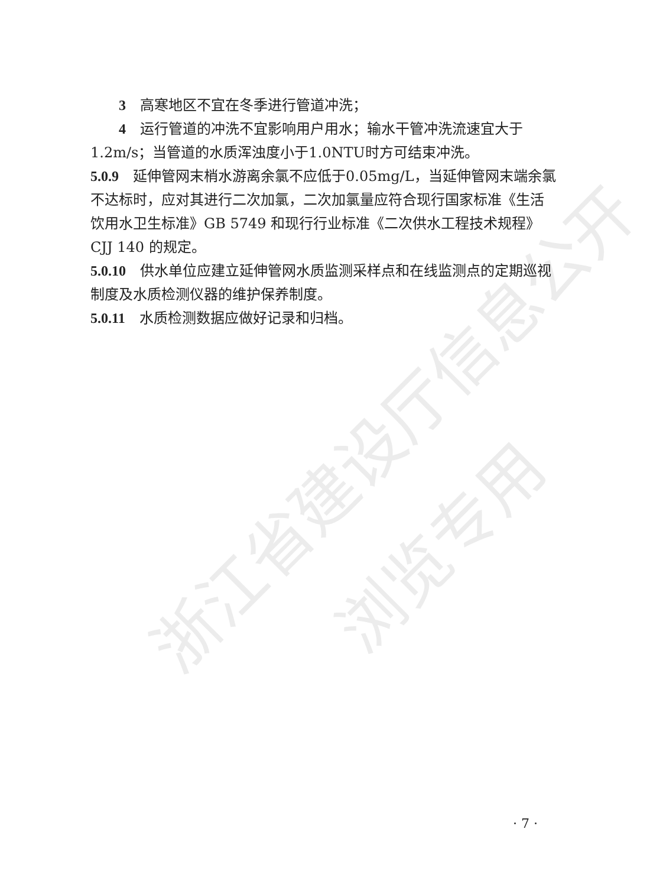浙江省建设厅信息公开
浏览专用
3　高寒地区不宜在冬季进行管道冲洗；
4　运行管道的冲洗不宜影响用户用水；输水干管冲洗流速宜大于1.2m/s；当管道的水质浑浊度小于1.0NTU时方可结束冲洗。
5.0.9　延伸管网末梢水游离余氯不应低于0.05mg/L，当延伸管网末端余氯不达标时，应对其进行二次加氯，二次加氯量应符合现行国家标准《生活饮用水卫生标准》GB 5749 和现行行业标准《二次供水工程技术规程》CJJ 140 的规定。
5.0.10　供水单位应建立延伸管网水质监测采样点和在线监测点的定期巡视制度及水质检测仪器的维护保养制度。
5.0.11　水质检测数据应做好记录和归档。
· 7 ·